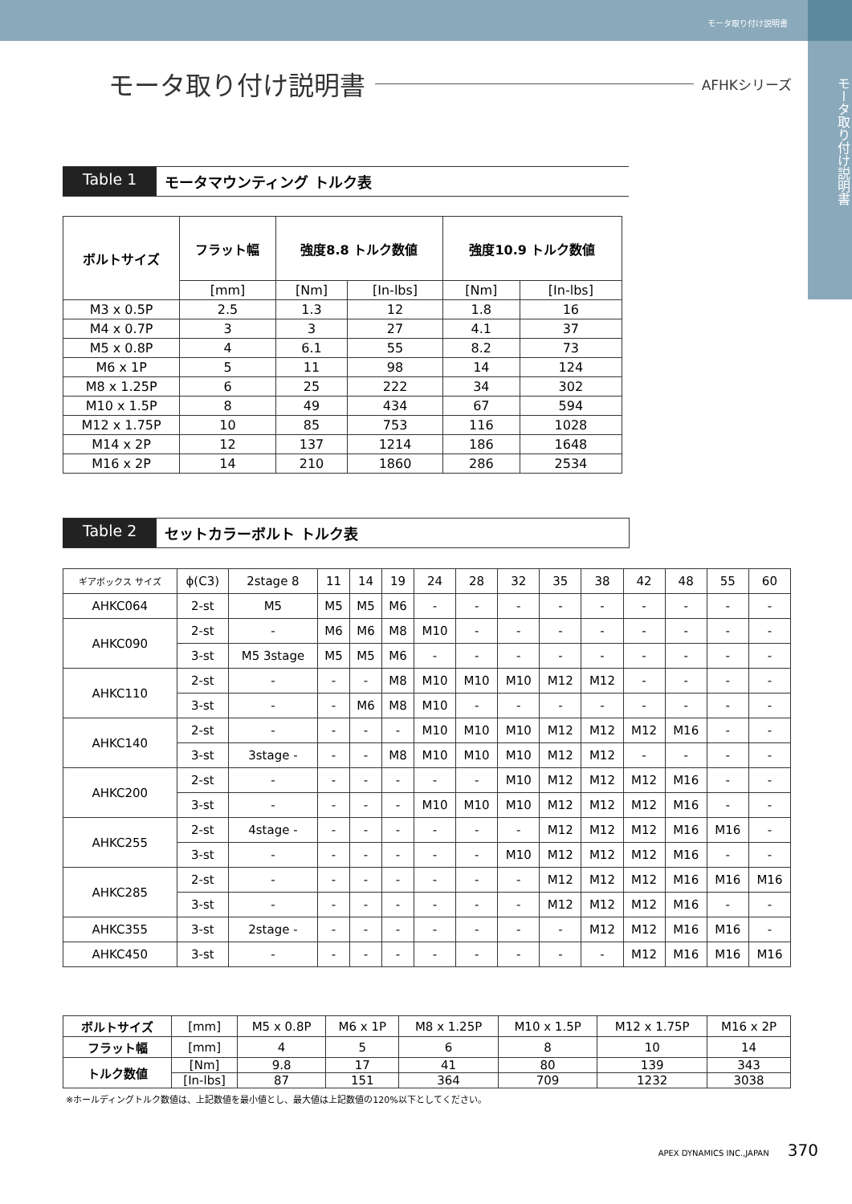モータ取り付け説明書
モータ取り付け説明書
モータ取り付け説明書
AFHKシリーズ
Table 1 モータマウンティング トルク表
| ボルトサイズ | フラット幅 | 強度8.8 トルク数値 | | 強度10.9 トルク数値 | |
| --- | --- | --- | --- | --- | --- |
| | [mm] | [Nm] | [In-lbs] | [Nm] | [In-lbs] |
| M3 x 0.5P | 2.5 | 1.3 | 12 | 1.8 | 16 |
| M4 x 0.7P | 3 | 3 | 27 | 4.1 | 37 |
| M5 x 0.8P | 4 | 6.1 | 55 | 8.2 | 73 |
| M6 x 1P | 5 | 11 | 98 | 14 | 124 |
| M8 x 1.25P | 6 | 25 | 222 | 34 | 302 |
| M10 x 1.5P | 8 | 49 | 434 | 67 | 594 |
| M12 x 1.75P | 10 | 85 | 753 | 116 | 1028 |
| M14 x 2P | 12 | 137 | 1214 | 186 | 1648 |
| M16 x 2P | 14 | 210 | 1860 | 286 | 2534 |
Table 2 セットカラーボルト トルク表
| ギアボックス サイズ | ϕ(C3) | 2stage 8 | 11 | 14 | 19 | 24 | 28 | 32 | 35 | 38 | 42 | 48 | 55 | 60 |
| AHKC064 | 2-st | M5 | M5 | M5 | M6 | - | - | - | - | - | - | - | - | - |
| AHKC090 | 2-st | - | M6 | M6 | M8 | M10 | - | - | - | - | - | - | - | - |
| | 3-st | M5 3stage | M5 | M5 | M6 | - | - | - | - | - | - | - | - | - |
| AHKC110 | 2-st | - | - | - | M8 | M10 | M10 | M10 | M12 | M12 | - | - | - | - |
| | 3-st | - | - | M6 | M8 | M10 | - | - | - | - | - | - | - | - |
| AHKC140 | 2-st | - | - | - | - | M10 | M10 | M10 | M12 | M12 | M12 | M16 | - | - |
| | 3-st | 3stage - | - | - | M8 | M10 | M10 | M10 | M12 | M12 | - | - | - | - |
| AHKC200 | 2-st | - | - | - | - | - | - | M10 | M12 | M12 | M12 | M16 | - | - |
| | 3-st | - | - | - | - | M10 | M10 | M10 | M12 | M12 | M12 | M16 | - | - |
| AHKC255 | 2-st | 4stage - | - | - | - | - | - | - | M12 | M12 | M12 | M16 | M16 | - |
| | 3-st | - | - | - | - | - | - | M10 | M12 | M12 | M12 | M16 | - | - |
| AHKC285 | 2-st | - | - | - | - | - | - | - | M12 | M12 | M12 | M16 | M16 | M16 |
| | 3-st | - | - | - | - | - | - | - | M12 | M12 | M12 | M16 | - | - |
| AHKC355 | 3-st | 2stage - | - | - | - | - | - | - | - | M12 | M12 | M16 | M16 | - |
| AHKC450 | 3-st | - | - | - | - | - | - | - | - | - | M12 | M16 | M16 | M16 |
| ボルトサイズ | [mm] | M5 x 0.8P | M6 x 1P | M8 x 1.25P | M10 x 1.5P | M12 x 1.75P | M16 x 2P |
| フラット幅 | [mm] | 4 | 5 | 6 | 8 | 10 | 14 |
| トルク数値 | [Nm] | 9.8 | 17 | 41 | 80 | 139 | 343 |
| | [In-lbs] | 87 | 151 | 364 | 709 | 1232 | 3038 |
※ホールディングトルク数値は、上記数値を最小値とし、最大値は上記数値の120%以下としてください。
APEX DYNAMICS INC.,JAPAN 370